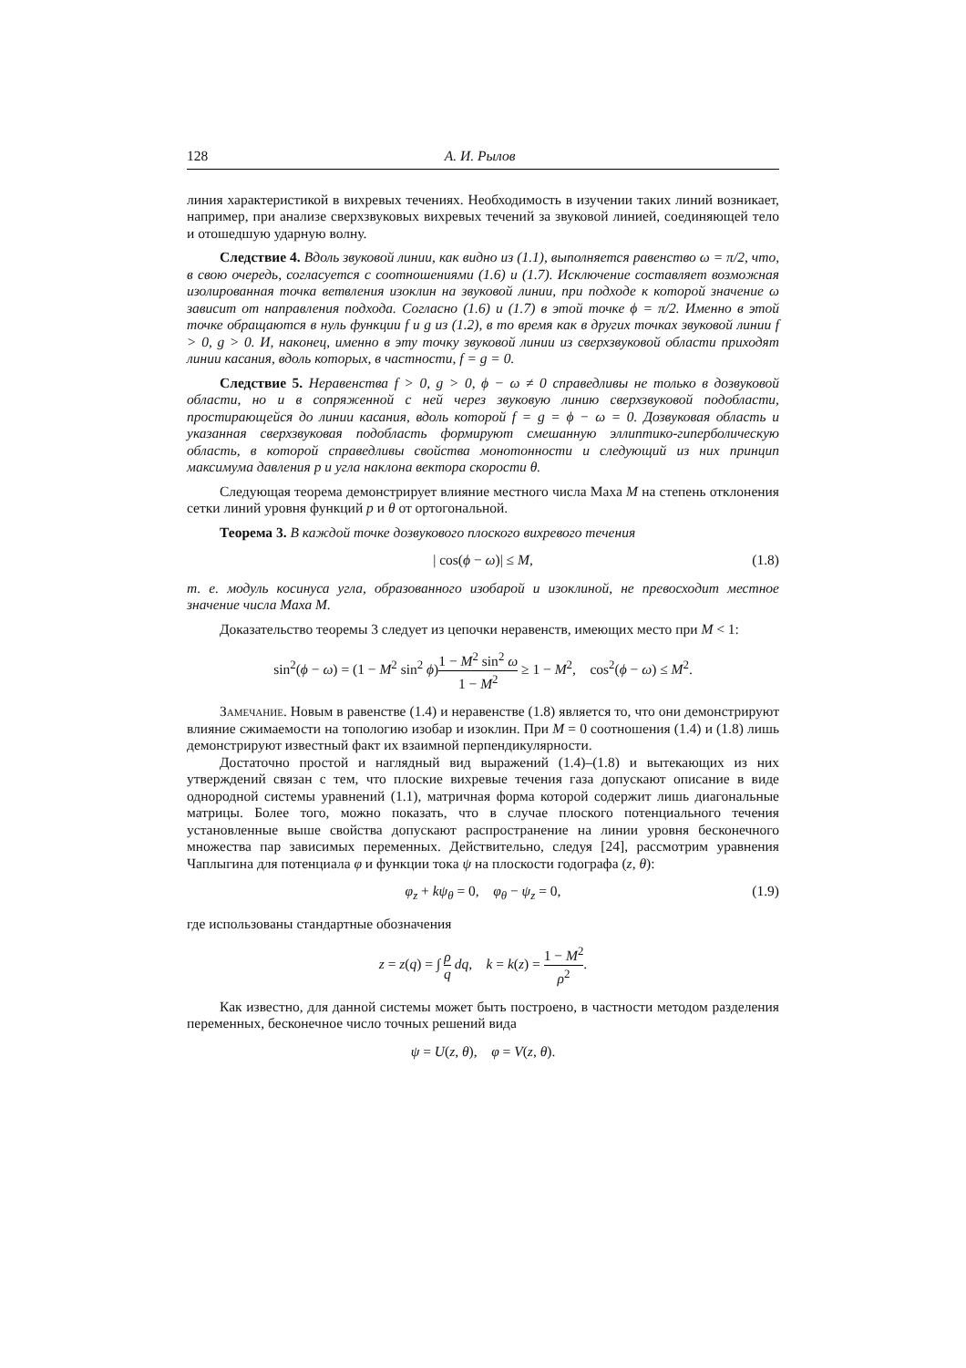128 А. И. Рылов
линия характеристикой в вихревых течениях. Необходимость в изучении таких линий возникает, например, при анализе сверхзвуковых вихревых течений за звуковой линией, соединяющей тело и отошедшую ударную волну.
Следствие 4. Вдоль звуковой линии, как видно из (1.1), выполняется равенство ω = π/2, что, в свою очередь, согласуется с соотношениями (1.6) и (1.7). Исключение составляет возможная изолированная точка ветвления изоклин на звуковой линии, при подходе к которой значение ω зависит от направления подхода. Согласно (1.6) и (1.7) в этой точке ϕ = π/2. Именно в этой точке обращаются в нуль функции f и g из (1.2), в то время как в других точках звуковой линии f > 0, g > 0. И, наконец, именно в эту точку звуковой линии из сверхзвуковой области приходят линии касания, вдоль которых, в частности, f = g = 0.
Следствие 5. Неравенства f > 0, g > 0, ϕ − ω ≠ 0 справедливы не только в дозвуковой области, но и в сопряженной с ней через звуковую линию сверхзвуковой подобласти, простирающейся до линии касания, вдоль которой f = g = ϕ − ω = 0. Дозвуковая область и указанная сверхзвуковая подобласть формируют смешанную эллиптико-гиперболическую область, в которой справедливы свойства монотонности и следующий из них принцип максимума давления p и угла наклона вектора скорости θ.
Следующая теорема демонстрирует влияние местного числа Маха M на степень отклонения сетки линий уровня функций p и θ от ортогональной.
Теорема 3. В каждой точке дозвукового плоского вихревого течения
| cos(ϕ − ω)| ≤ M, (1.8)
т. е. модуль косинуса угла, образованного изобарой и изоклиной, не превосходит местное значение числа Маха M.
Доказательство теоремы 3 следует из цепочки неравенств, имеющих место при M < 1:
sin<sup>2</sup>(ϕ − ω) = (1 − M<sup>2</sup> sin<sup>2</sup> ϕ)1 − M<sup>2</sup> sin<sup>2</sup> ω 1 − M<sup>2</sup> ≥ 1 − M<sup>2</sup>, cos<sup>2</sup>(ϕ − ω) ≤ M<sup>2</sup>.
Замечание. Новым в равенстве (1.4) и неравенстве (1.8) является то, что они демонстрируют влияние сжимаемости на топологию изобар и изоклин. При M = 0 соотношения (1.4) и (1.8) лишь демонстрируют известный факт их взаимной перпендикулярности.
Достаточно простой и наглядный вид выражений (1.4)–(1.8) и вытекающих из них утверждений связан с тем, что плоские вихревые течения газа допускают описание в виде однородной системы уравнений (1.1), матричная форма которой содержит лишь диагональные матрицы. Более того, можно показать, что в случае плоского потенциального течения установленные выше свойства допускают распространение на линии уровня бесконечного множества пар зависимых переменных. Действительно, следуя [24], рассмотрим уравнения Чаплыгина для потенциала φ и функции тока ψ на плоскости годографа (z, θ):
φ<sub>z</sub> + kψ<sub>θ</sub> = 0, φ<sub>θ</sub> − ψ<sub>z</sub> = 0, (1.9)
где использованы стандартные обозначения
z = z(q) = ∫ ρ q dq, k = k(z) = 1 − M<sup>2</sup> ρ<sup>2</sup>.
Как известно, для данной системы может быть построено, в частности методом разделения переменных, бесконечное число точных решений вида
ψ = U(z, θ), φ = V(z, θ).